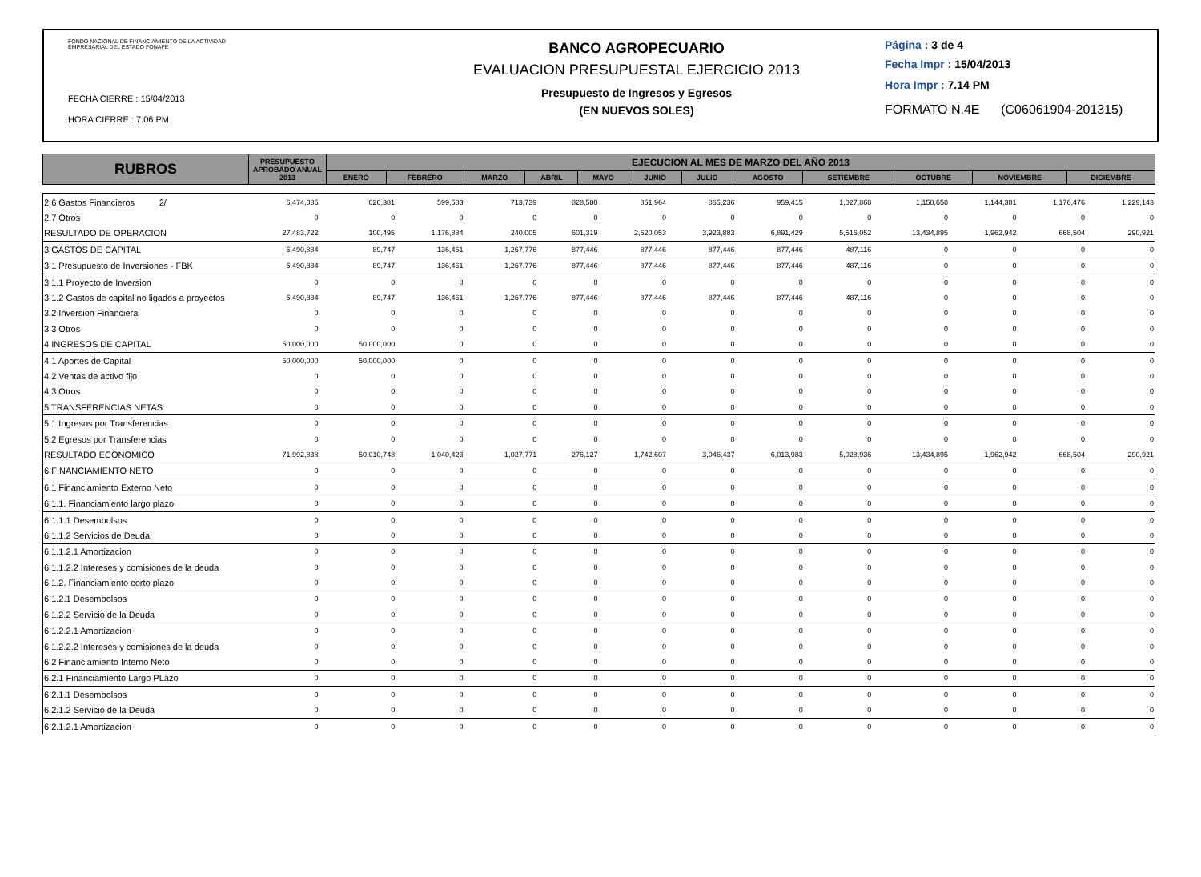FONDO NACIONAL DE FINANCIAMIENTO DE LA ACTIVIDAD
EMPRESARIAL DEL ESTADO FONAFE
FECHA CIERRE : 15/04/2013
HORA CIERRE : 7.06 PM
BANCO AGROPECUARIO
EVALUACION PRESUPUESTAL EJERCICIO 2013
Presupuesto de Ingresos y Egresos
(EN NUEVOS SOLES)
Página : 3 de 4
Fecha Impr : 15/04/2013
Hora Impr : 7.14 PM
FORMATO N.4E (C06061904-201315)
| RUBROS | PRESUPUESTO APROBADO ANUAL 2013 | EJECUCION AL MES DE MARZO DEL AÑO 2013 | | | | | | | | | | | |
| --- | --- | --- | --- | --- | --- | --- | --- | --- | --- | --- | --- | --- | --- |
| | | ENERO | FEBRERO | MARZO | ABRIL | MAYO | JUNIO | JULIO | AGOSTO | SETIEMBRE | OCTUBRE | NOVIEMBRE | DICIEMBRE |
| 2.6 Gastos Financieros 2/ | 6,474,085 | 626,381 | 599,583 | 713,739 | 828,580 | 851,964 | 865,236 | 959,415 | 1,027,868 | 1,150,658 | 1,144,381 | 1,176,476 | 1,229,143 |
| 2.7 Otros | 0 | 0 | 0 | 0 | 0 | 0 | 0 | 0 | 0 | 0 | 0 | 0 | 0 |
| RESULTADO DE OPERACION | 27,483,722 | 100,495 | 1,176,884 | 240,005 | 601,319 | 2,620,053 | 3,923,883 | 6,891,429 | 5,516,052 | 13,434,895 | 1,962,942 | 668,504 | 290,921 |
| 3 GASTOS DE CAPITAL | 5,490,884 | 89,747 | 136,461 | 1,267,776 | 877,446 | 877,446 | 877,446 | 877,446 | 487,116 | 0 | 0 | 0 | 0 |
| 3.1 Presupuesto de Inversiones - FBK | 5,490,884 | 89,747 | 136,461 | 1,267,776 | 877,446 | 877,446 | 877,446 | 877,446 | 487,116 | 0 | 0 | 0 | 0 |
| 3.1.1 Proyecto de Inversion | 0 | 0 | 0 | 0 | 0 | 0 | 0 | 0 | 0 | 0 | 0 | 0 | 0 |
| 3.1.2 Gastos de capital no ligados a proyectos | 5,490,884 | 89,747 | 136,461 | 1,267,776 | 877,446 | 877,446 | 877,446 | 877,446 | 487,116 | 0 | 0 | 0 | 0 |
| 3.2 Inversion Financiera | 0 | 0 | 0 | 0 | 0 | 0 | 0 | 0 | 0 | 0 | 0 | 0 | 0 |
| 3.3 Otros | 0 | 0 | 0 | 0 | 0 | 0 | 0 | 0 | 0 | 0 | 0 | 0 | 0 |
| 4 INGRESOS DE CAPITAL | 50,000,000 | 50,000,000 | 0 | 0 | 0 | 0 | 0 | 0 | 0 | 0 | 0 | 0 | 0 |
| 4.1 Aportes de Capital | 50,000,000 | 50,000,000 | 0 | 0 | 0 | 0 | 0 | 0 | 0 | 0 | 0 | 0 | 0 |
| 4.2 Ventas de activo fijo | 0 | 0 | 0 | 0 | 0 | 0 | 0 | 0 | 0 | 0 | 0 | 0 | 0 |
| 4.3 Otros | 0 | 0 | 0 | 0 | 0 | 0 | 0 | 0 | 0 | 0 | 0 | 0 | 0 |
| 5 TRANSFERENCIAS NETAS | 0 | 0 | 0 | 0 | 0 | 0 | 0 | 0 | 0 | 0 | 0 | 0 | 0 |
| 5.1 Ingresos por Transferencias | 0 | 0 | 0 | 0 | 0 | 0 | 0 | 0 | 0 | 0 | 0 | 0 | 0 |
| 5.2 Egresos por Transferencias | 0 | 0 | 0 | 0 | 0 | 0 | 0 | 0 | 0 | 0 | 0 | 0 | 0 |
| RESULTADO ECONOMICO | 71,992,838 | 50,010,748 | 1,040,423 | -1,027,771 | -276,127 | 1,742,607 | 3,046,437 | 6,013,983 | 5,028,936 | 13,434,895 | 1,962,942 | 668,504 | 290,921 |
| 6 FINANCIAMIENTO NETO | 0 | 0 | 0 | 0 | 0 | 0 | 0 | 0 | 0 | 0 | 0 | 0 | 0 |
| 6.1 Financiamiento Externo Neto | 0 | 0 | 0 | 0 | 0 | 0 | 0 | 0 | 0 | 0 | 0 | 0 | 0 |
| 6.1.1. Financiamiento largo plazo | 0 | 0 | 0 | 0 | 0 | 0 | 0 | 0 | 0 | 0 | 0 | 0 | 0 |
| 6.1.1.1 Desembolsos | 0 | 0 | 0 | 0 | 0 | 0 | 0 | 0 | 0 | 0 | 0 | 0 | 0 |
| 6.1.1.2 Servicios de Deuda | 0 | 0 | 0 | 0 | 0 | 0 | 0 | 0 | 0 | 0 | 0 | 0 | 0 |
| 6.1.1.2.1 Amortizacion | 0 | 0 | 0 | 0 | 0 | 0 | 0 | 0 | 0 | 0 | 0 | 0 | 0 |
| 6.1.1.2.2 Intereses y comisiones de la deuda | 0 | 0 | 0 | 0 | 0 | 0 | 0 | 0 | 0 | 0 | 0 | 0 | 0 |
| 6.1.2. Financiamiento corto plazo | 0 | 0 | 0 | 0 | 0 | 0 | 0 | 0 | 0 | 0 | 0 | 0 | 0 |
| 6.1.2.1 Desembolsos | 0 | 0 | 0 | 0 | 0 | 0 | 0 | 0 | 0 | 0 | 0 | 0 | 0 |
| 6.1.2.2 Servicio de la Deuda | 0 | 0 | 0 | 0 | 0 | 0 | 0 | 0 | 0 | 0 | 0 | 0 | 0 |
| 6.1.2.2.1 Amortizacion | 0 | 0 | 0 | 0 | 0 | 0 | 0 | 0 | 0 | 0 | 0 | 0 | 0 |
| 6.1.2.2.2 Intereses y comisiones de la deuda | 0 | 0 | 0 | 0 | 0 | 0 | 0 | 0 | 0 | 0 | 0 | 0 | 0 |
| 6.2 Financiamiento Interno Neto | 0 | 0 | 0 | 0 | 0 | 0 | 0 | 0 | 0 | 0 | 0 | 0 | 0 |
| 6.2.1 Financiamiento Largo PLazo | 0 | 0 | 0 | 0 | 0 | 0 | 0 | 0 | 0 | 0 | 0 | 0 | 0 |
| 6.2.1.1 Desembolsos | 0 | 0 | 0 | 0 | 0 | 0 | 0 | 0 | 0 | 0 | 0 | 0 | 0 |
| 6.2.1.2 Servicio de la Deuda | 0 | 0 | 0 | 0 | 0 | 0 | 0 | 0 | 0 | 0 | 0 | 0 | 0 |
| 6.2.1.2.1 Amortizacion | 0 | 0 | 0 | 0 | 0 | 0 | 0 | 0 | 0 | 0 | 0 | 0 | 0 |